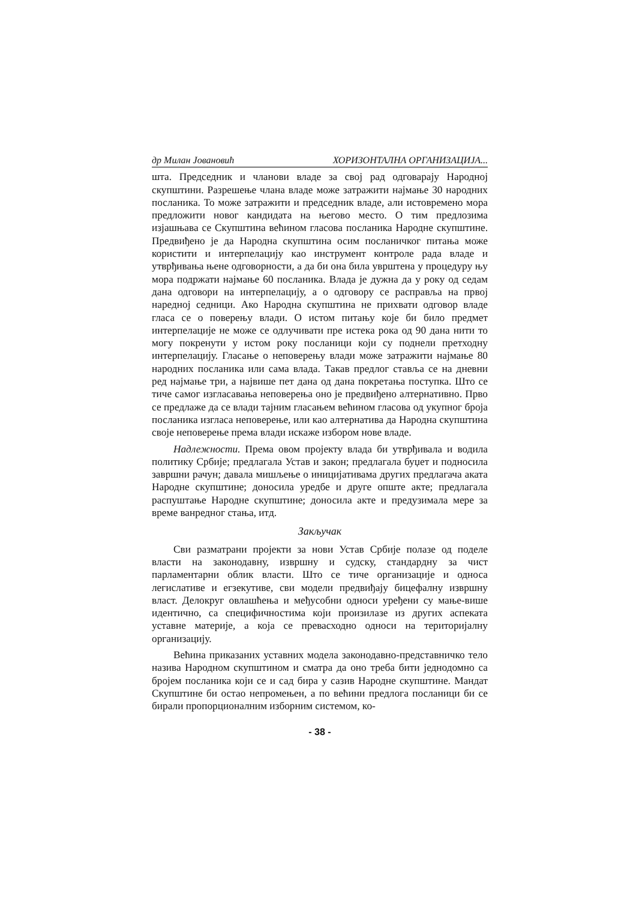др Милан Јовановић ХОРИЗОНТАЛНА ОРГАНИЗАЦИЈА...
шта. Председник и чланови владе за свој рад одговарају Народној скупштини. Разрешење члана владе може затражити најмање 30 народних посланика. То може затражити и председник владе, али истовремено мора предложити новог кандидата на његово место. О тим предлозима изјашњава се Скупштина већином гласова посланика Народне скупштине. Предвиђено је да Народна скупштина осим посланичког питања може користити и интерпелацију као инструмент контроле рада владе и утврђивања њене одговорности, а да би она била уврштена у процедуру њу мора подржати најмање 60 посланика. Влада је дужна да у року од седам дана одговори на интерпелацију, а о одговору се расправља на првој наредној седници. Ако Народна скупштина не прихвати одговор владе гласа се о поверењу влади. О истом питању које би било предмет интерпелације не може се одлучивати пре истека рока од 90 дана нити то могу покренути у истом року посланици који су поднели претходну интерпелацију. Гласање о неповерењу влади може затражити најмање 80 народних посланика или сама влада. Такав предлог ставља се на дневни ред најмање три, а највише пет дана од дана покретања поступка. Што се тиче самог изгласавања неповерења оно је предвиђено алтернативно. Прво се предлаже да се влади тајним гласањем већином гласова од укупног броја посланика изгласа неповерење, или као алтернатива да Народна скупштина своје неповерење према влади искаже избором нове владе.
Надлежности. Према овом пројекту влада би утврђивала и водила политику Србије; предлагала Устав и закон; предлагала буџет и подносила завршни рачун; давала мишљење о иницијативама других предлагача аката Народне скупштине; доносила уредбе и друге опште акте; предлагала распуштање Народне скупштине; доносила акте и предузимала мере за време ванредног стања, итд.
Закључак
Сви разматрани пројекти за нови Устав Србије полазе од поделе власти на законодавну, извршну и судску, стандардну за чист парламентарни облик власти. Што се тиче организације и односа легислативе и егзекутиве, сви модели предвиђају бицефалну извршну власт. Делокруг овлашћења и међусобни односи уређени су мање-више идентично, са специфичностима који произилазе из других аспеката уставне материје, а која се превасходно односи на територијалну организацију.
Већина приказаних уставних модела законодавно-представничко тело назива Народном скупштином и сматра да оно треба бити једнодомно са бројем посланика који се и сад бира у сазив Народне скупштине. Мандат Скупштине би остао непромењен, а по већини предлога посланици би се бирали пропорционалним изборним системом, ко-
- 38 -